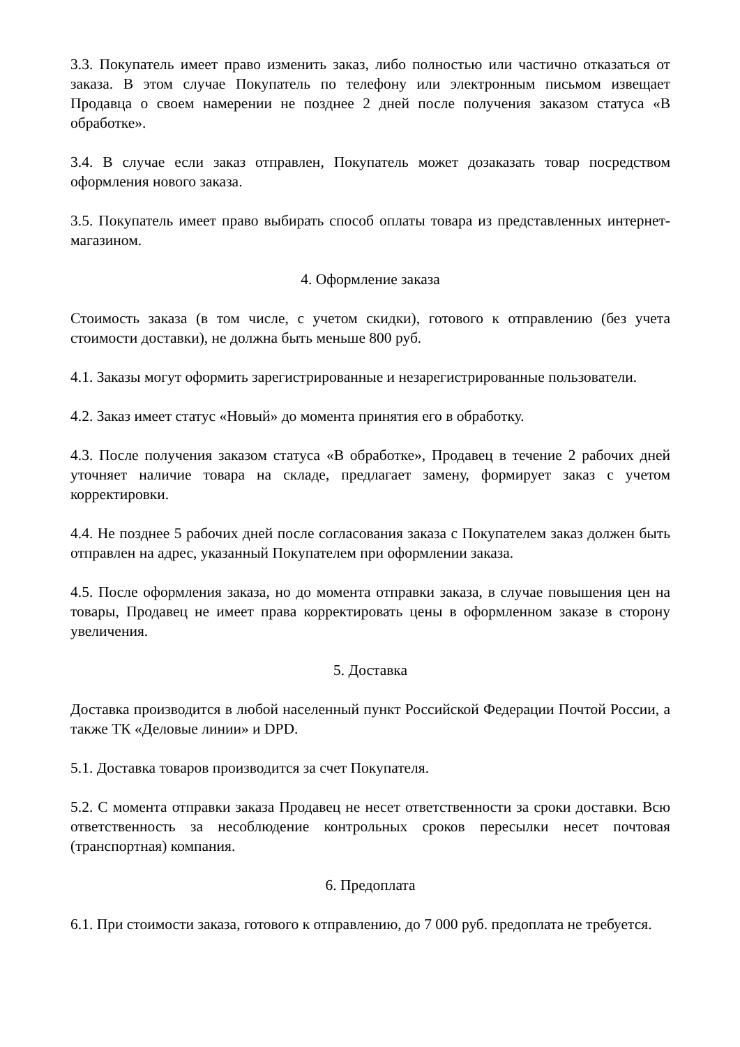3.3. Покупатель имеет право изменить заказ, либо полностью или частично отказаться от заказа. В этом случае Покупатель по телефону или электронным письмом извещает Продавца о своем намерении не позднее 2 дней после получения заказом статуса «В обработке».
3.4. В случае если заказ отправлен, Покупатель может дозаказать товар посредством оформления нового заказа.
3.5. Покупатель имеет право выбирать способ оплаты товара из представленных интернет-магазином.
4. Оформление заказа
Стоимость заказа (в том числе, с учетом скидки), готового к отправлению (без учета стоимости доставки), не должна быть меньше 800 руб.
4.1. Заказы могут оформить зарегистрированные и незарегистрированные пользователи.
4.2. Заказ имеет статус «Новый» до момента принятия его в обработку.
4.3. После получения заказом статуса «В обработке», Продавец в течение 2 рабочих дней уточняет наличие товара на складе, предлагает замену, формирует заказ с учетом корректировки.
4.4. Не позднее 5 рабочих дней после согласования заказа с Покупателем заказ должен быть отправлен на адрес, указанный Покупателем при оформлении заказа.
4.5. После оформления заказа, но до момента отправки заказа, в случае повышения цен на товары, Продавец не имеет права корректировать цены в оформленном заказе в сторону увеличения.
5. Доставка
Доставка производится в любой населенный пункт Российской Федерации Почтой России, а также ТК «Деловые линии» и DPD.
5.1. Доставка товаров производится за счет Покупателя.
5.2. С момента отправки заказа Продавец не несет ответственности за сроки доставки. Всю ответственность за несоблюдение контрольных сроков пересылки несет почтовая (транспортная) компания.
6. Предоплата
6.1. При стоимости заказа, готового к отправлению, до 7 000 руб. предоплата не требуется.